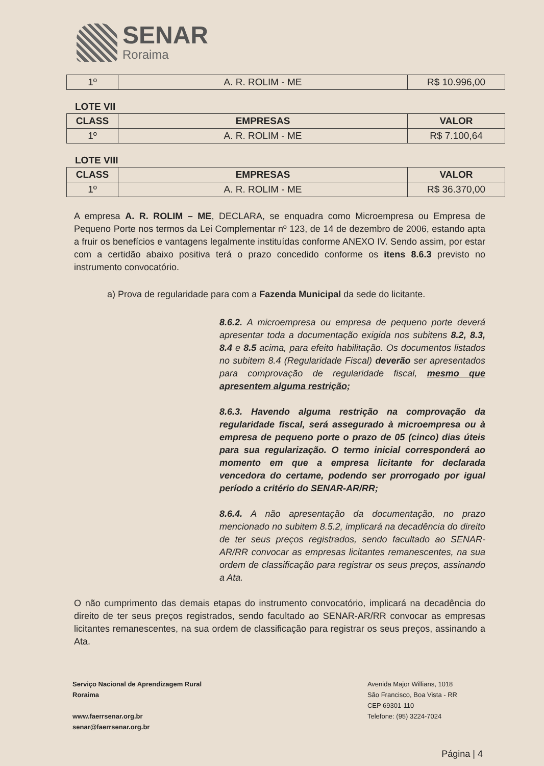SENAR
Roraima
| 1º | A. R. ROLIM - ME | R$ 10.996,00 |
LOTE VII
| CLASS | EMPRESAS | VALOR |
| --- | --- | --- |
| 1º | A. R. ROLIM - ME | R$ 7.100,64 |
LOTE VIII
| CLASS | EMPRESAS | VALOR |
| --- | --- | --- |
| 1º | A. R. ROLIM - ME | R$ 36.370,00 |
A empresa A. R. ROLIM – ME, DECLARA, se enquadra como Microempresa ou Empresa de Pequeno Porte nos termos da Lei Complementar nº 123, de 14 de dezembro de 2006, estando apta a fruir os benefícios e vantagens legalmente instituídas conforme ANEXO IV. Sendo assim, por estar com a certidão abaixo positiva terá o prazo concedido conforme os itens 8.6.3 previsto no instrumento convocatório.
a) Prova de regularidade para com a Fazenda Municipal da sede do licitante.
8.6.2. A microempresa ou empresa de pequeno porte deverá apresentar toda a documentação exigida nos subitens 8.2, 8.3, 8.4 e 8.5 acima, para efeito habilitação. Os documentos listados no subitem 8.4 (Regularidade Fiscal) deverão ser apresentados para comprovação de regularidade fiscal, mesmo que apresentem alguma restrição;
8.6.3. Havendo alguma restrição na comprovação da regularidade fiscal, será assegurado à microempresa ou à empresa de pequeno porte o prazo de 05 (cinco) dias úteis para sua regularização. O termo inicial corresponderá ao momento em que a empresa licitante for declarada vencedora do certame, podendo ser prorrogado por igual período a critério do SENAR-AR/RR;
8.6.4. A não apresentação da documentação, no prazo mencionado no subitem 8.5.2, implicará na decadência do direito de ter seus preços registrados, sendo facultado ao SENAR-AR/RR convocar as empresas licitantes remanescentes, na sua ordem de classificação para registrar os seus preços, assinando a Ata.
O não cumprimento das demais etapas do instrumento convocatório, implicará na decadência do direito de ter seus preços registrados, sendo facultado ao SENAR-AR/RR convocar as empresas licitantes remanescentes, na sua ordem de classificação para registrar os seus preços, assinando a Ata.
Serviço Nacional de Aprendizagem Rural
Roraima
www.faerrsenar.org.br
senar@faerrsenar.org.br
Avenida Major Willians, 1018
São Francisco, Boa Vista - RR
CEP 69301-110
Telefone: (95) 3224-7024
Página | 4